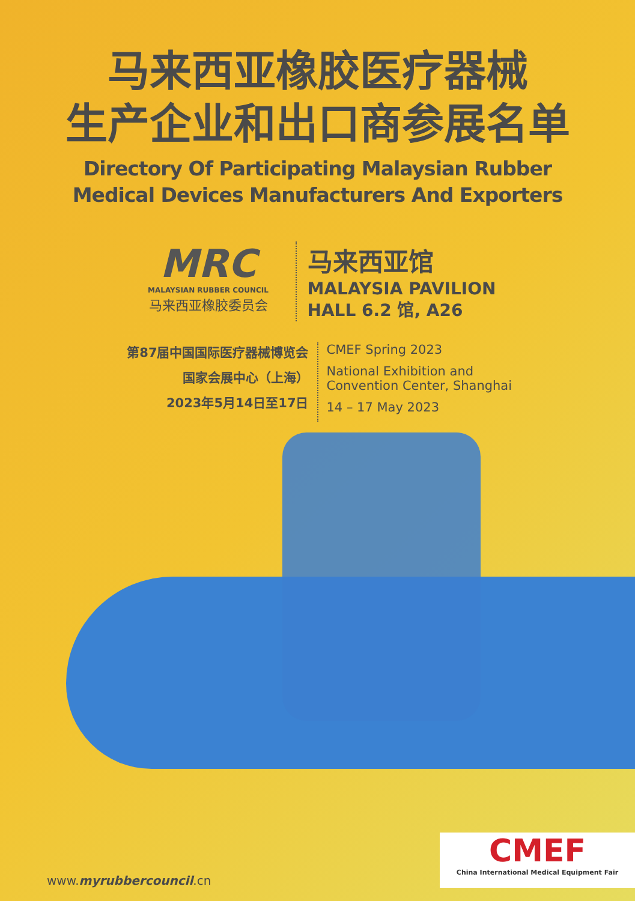马来西亚橡胶医疗器械
生产企业和出口商参展名单
Directory Of Participating Malaysian Rubber
Medical Devices Manufacturers And Exporters
MRC
MALAYSIAN RUBBER COUNCIL
马来西亚橡胶委员会
马来西亚馆
MALAYSIA PAVILION
HALL 6.2 馆, A26
第87届中国国际医疗器械博览会
国家会展中心（上海）
2023年5月14日至17日
CMEF Spring 2023
National Exhibition and
Convention Center, Shanghai
14 – 17 May 2023
www.myrubbercouncil.cn
CMEF
China International Medical Equipment Fair